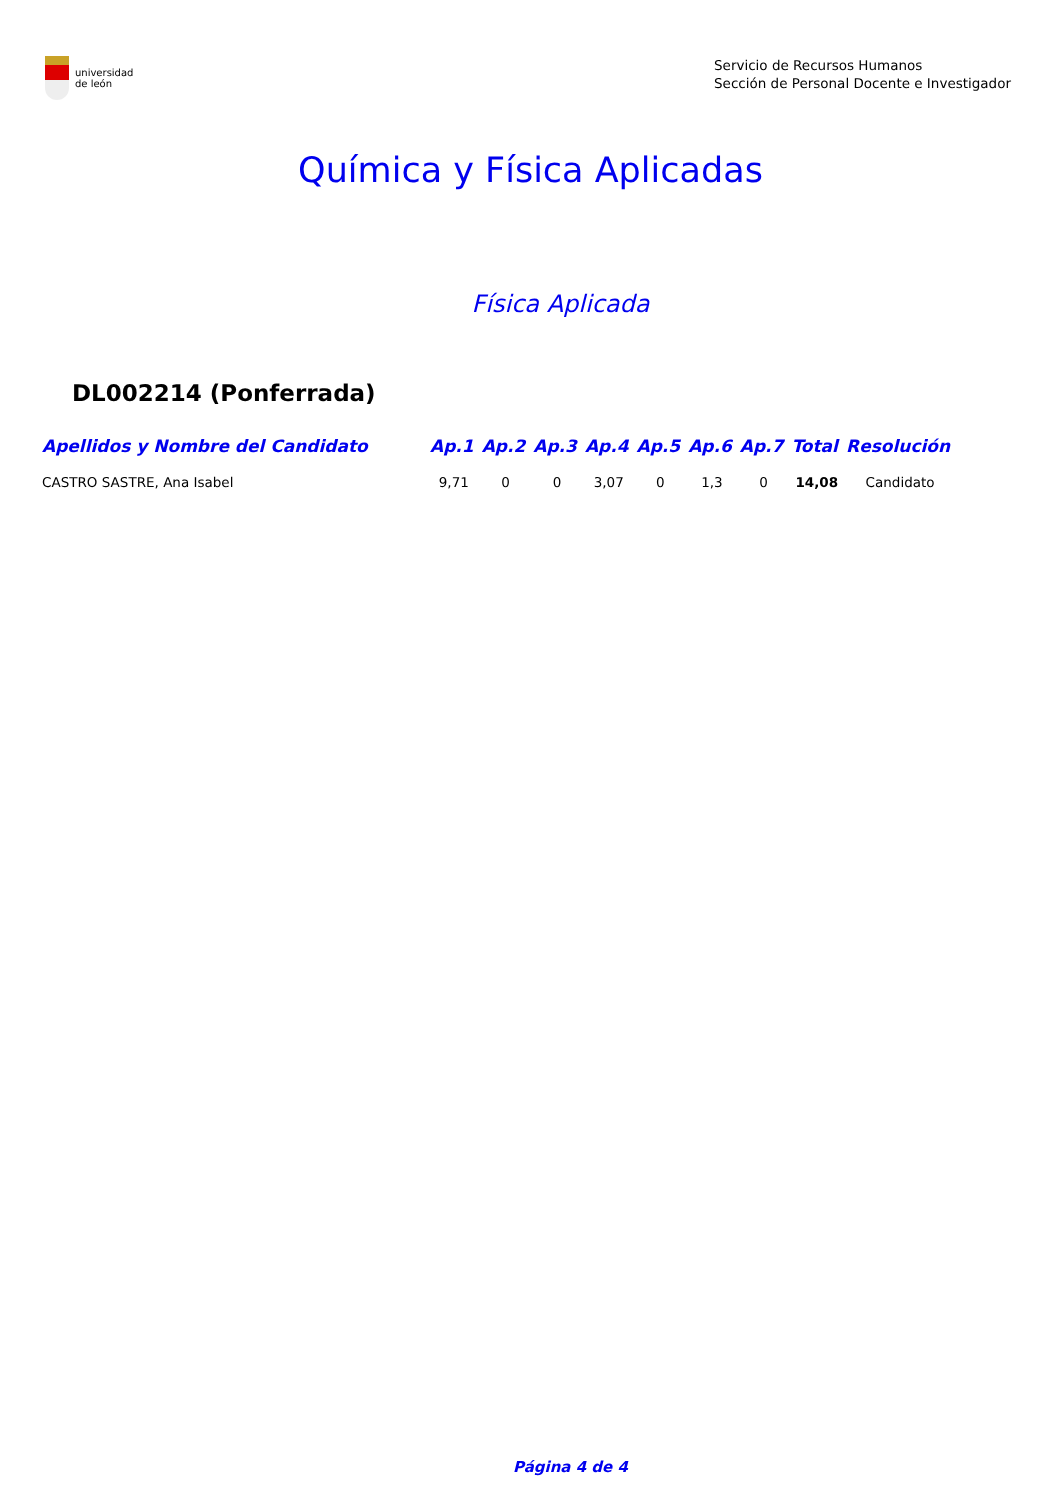universidad
de león
Servicio de Recursos Humanos
Sección de Personal Docente e Investigador
Química y Física Aplicadas
Física Aplicada
DL002214 (Ponferrada)
| Apellidos y Nombre del Candidato | Ap.1 | Ap.2 | Ap.3 | Ap.4 | Ap.5 | Ap.6 | Ap.7 | Total | Resolución |
| --- | --- | --- | --- | --- | --- | --- | --- | --- | --- |
| CASTRO SASTRE, Ana Isabel | 9,71 | 0 | 0 | 3,07 | 0 | 1,3 | 0 | 14,08 | Candidato |
Página 4 de 4